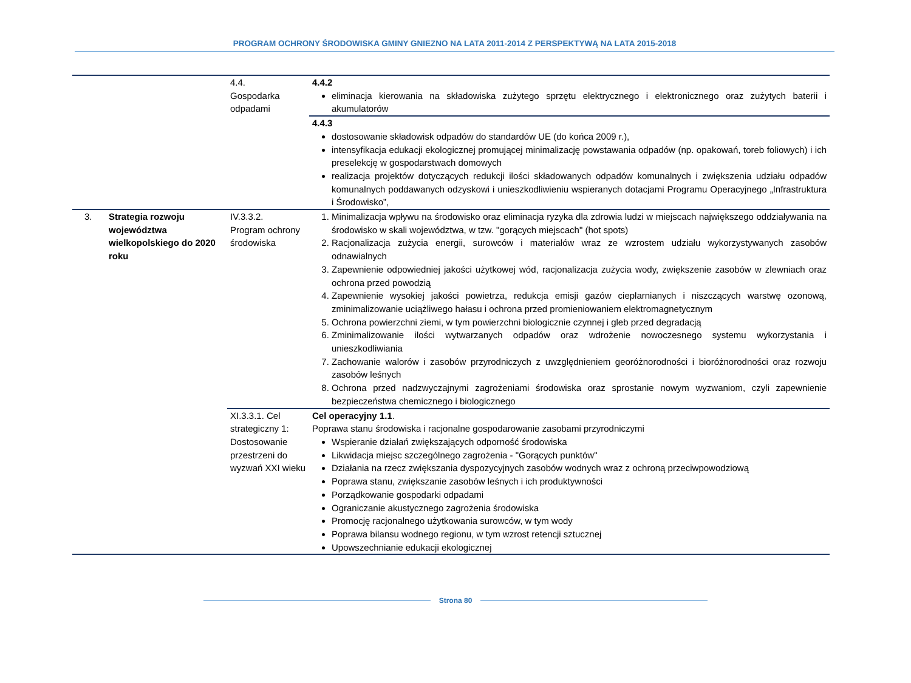PROGRAM OCHRONY ŚRODOWISKA GMINY GNIEZNO NA LATA 2011-2014 Z PERSPEKTYWĄ NA LATA 2015-2018
| | | 4.4. Gospodarka odpadami | 4.4.2 eliminacja kierowania na składowiska zużytego sprzętu elektrycznego i elektronicznego oraz zużytych baterii i akumulatorów |
| | | | 4.4.3 dostosowanie składowisk odpadów do standardów UE (do końca 2009 r.), intensyfikacja edukacji ekologicznej promującej minimalizację powstawania odpadów (np. opakowań, toreb foliowych) i ich preselekcję w gospodarstwach domowych realizacja projektów dotyczących redukcji ilości składowanych odpadów komunalnych i zwiększenia udziału odpadów komunalnych poddawanych odzyskowi i unieszkodliwieniu wspieranych dotacjami Programu Operacyjnego „Infrastruktura i Środowisko”, |
| 3. | Strategia rozwoju województwa wielkopolskiego do 2020 roku | IV.3.3.2. Program ochrony środowiska | 1. Minimalizacja wpływu na środowisko oraz eliminacja ryzyka dla zdrowia ludzi w miejscach największego oddziaływania na środowisko w skali województwa, w tzw. "gorących miejscach" (hot spots) 2. Racjonalizacja zużycia energii, surowców i materiałów wraz ze wzrostem udziału wykorzystywanych zasobów odnawialnych 3. Zapewnienie odpowiedniej jakości użytkowej wód, racjonalizacja zużycia wody, zwiększenie zasobów w zlewniach oraz ochrona przed powodzią 4. Zapewnienie wysokiej jakości powietrza, redukcja emisji gazów cieplarnianych i niszczących warstwę ozonową, zminimalizowanie uciążliwego hałasu i ochrona przed promieniowaniem elektromagnetycznym 5. Ochrona powierzchni ziemi, w tym powierzchni biologicznie czynnej i gleb przed degradacją 6. Zminimalizowanie ilości wytwarzanych odpadów oraz wdrożenie nowoczesnego systemu wykorzystania i unieszkodliwiania 7. Zachowanie walorów i zasobów przyrodniczych z uwzględnieniem georóżnorodności i bioróżnorodności oraz rozwoju zasobów leśnych 8. Ochrona przed nadzwyczajnymi zagrożeniami środowiska oraz sprostanie nowym wyzwaniom, czyli zapewnienie bezpieczeństwa chemicznego i biologicznego |
| | | XI.3.3.1. Cel strategiczny 1: Dostosowanie przestrzeni do wyzwań XXI wieku | Cel operacyjny 1.1 . Poprawa stanu środowiska i racjonalne gospodarowanie zasobami przyrodniczymi Wspieranie działań zwiększających odporność środowiska Likwidacja miejsc szczególnego zagrożenia - "Gorących punktów" Działania na rzecz zwiększania dyspozycyjnych zasobów wodnych wraz z ochroną przeciwpowodziową Poprawa stanu, zwiększanie zasobów leśnych i ich produktywności Porządkowanie gospodarki odpadami Ograniczanie akustycznego zagrożenia środowiska Promocję racjonalnego użytkowania surowców, w tym wody Poprawa bilansu wodnego regionu, w tym wzrost retencji sztucznej Upowszechnianie edukacji ekologicznej |
Strona 80